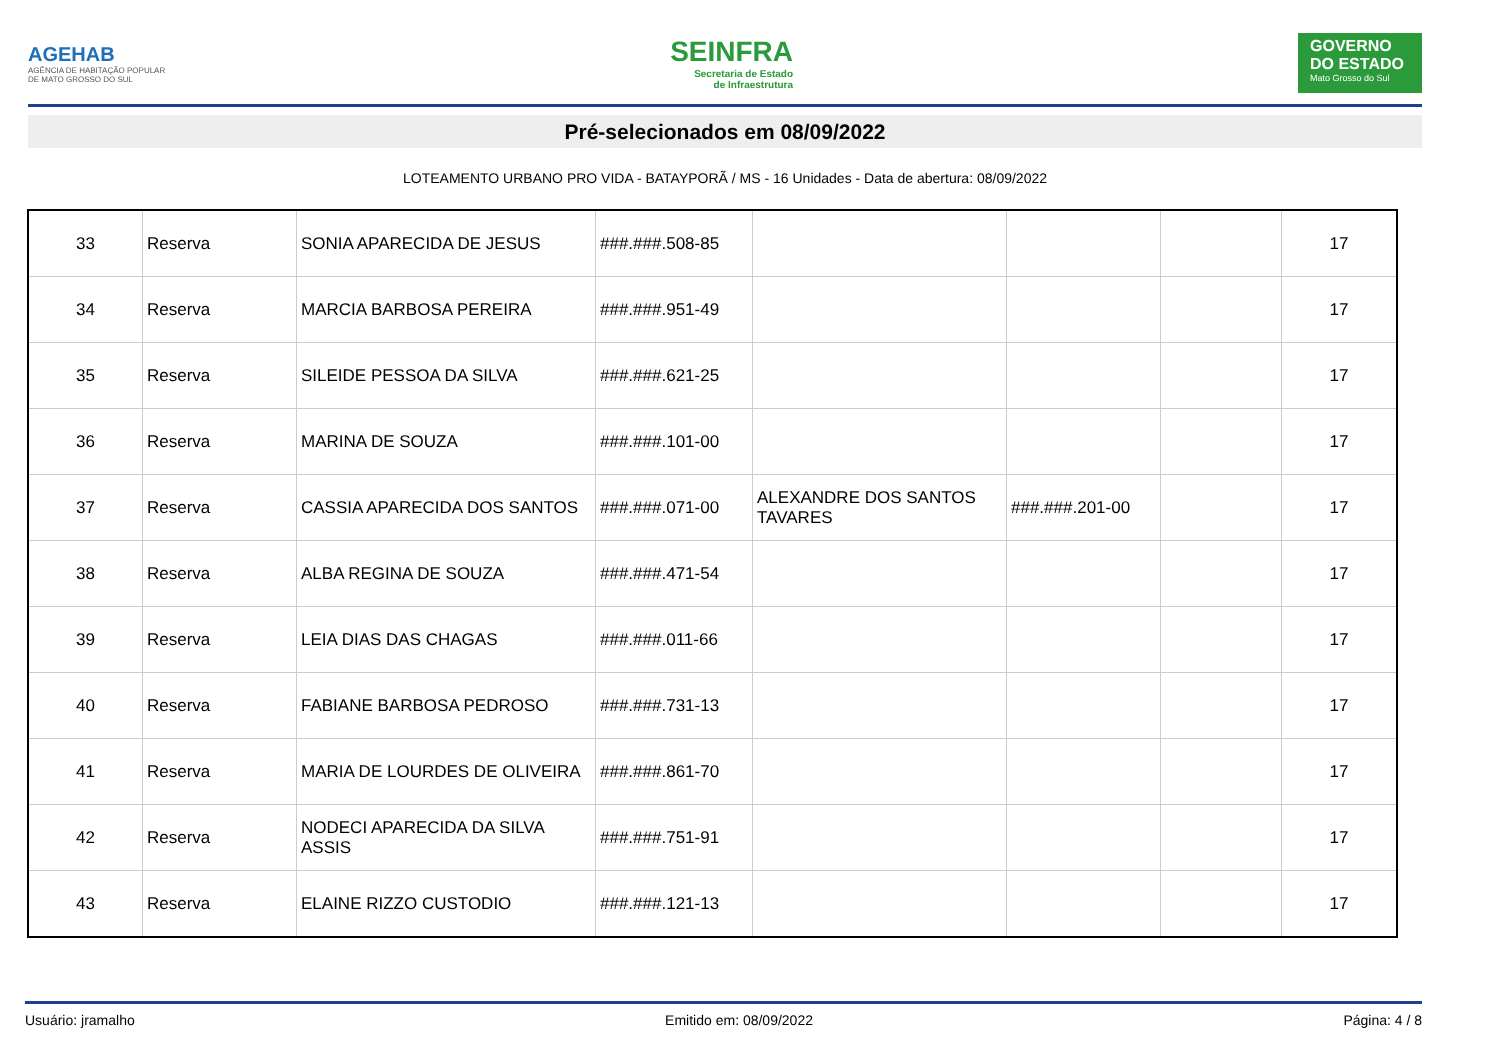AGEHAB
AGÊNCIA DE HABITAÇÃO POPULAR
DE MATO GROSSO DO SUL
SEINFRA
Secretaria de Estado
de Infraestrutura
GOVERNO DO ESTADO
Mato Grosso do Sul
Pré-selecionados em 08/09/2022
LOTEAMENTO URBANO PRO VIDA - BATAYPORÃ / MS - 16 Unidades - Data de abertura: 08/09/2022
| 33 | Reserva | SONIA APARECIDA DE JESUS | ###.###.508-85 | | | | 17 |
| 34 | Reserva | MARCIA BARBOSA PEREIRA | ###.###.951-49 | | | | 17 |
| 35 | Reserva | SILEIDE PESSOA DA SILVA | ###.###.621-25 | | | | 17 |
| 36 | Reserva | MARINA DE SOUZA | ###.###.101-00 | | | | 17 |
| 37 | Reserva | CASSIA APARECIDA DOS SANTOS | ###.###.071-00 | ALEXANDRE DOS SANTOS TAVARES | ###.###.201-00 | | 17 |
| 38 | Reserva | ALBA REGINA DE SOUZA | ###.###.471-54 | | | | 17 |
| 39 | Reserva | LEIA DIAS DAS CHAGAS | ###.###.011-66 | | | | 17 |
| 40 | Reserva | FABIANE BARBOSA PEDROSO | ###.###.731-13 | | | | 17 |
| 41 | Reserva | MARIA DE LOURDES DE OLIVEIRA | ###.###.861-70 | | | | 17 |
| 42 | Reserva | NODECI APARECIDA DA SILVA ASSIS | ###.###.751-91 | | | | 17 |
| 43 | Reserva | ELAINE RIZZO CUSTODIO | ###.###.121-13 | | | | 17 |
Usuário: jramalho Emitido em: 08/09/2022 Página: 4 / 8